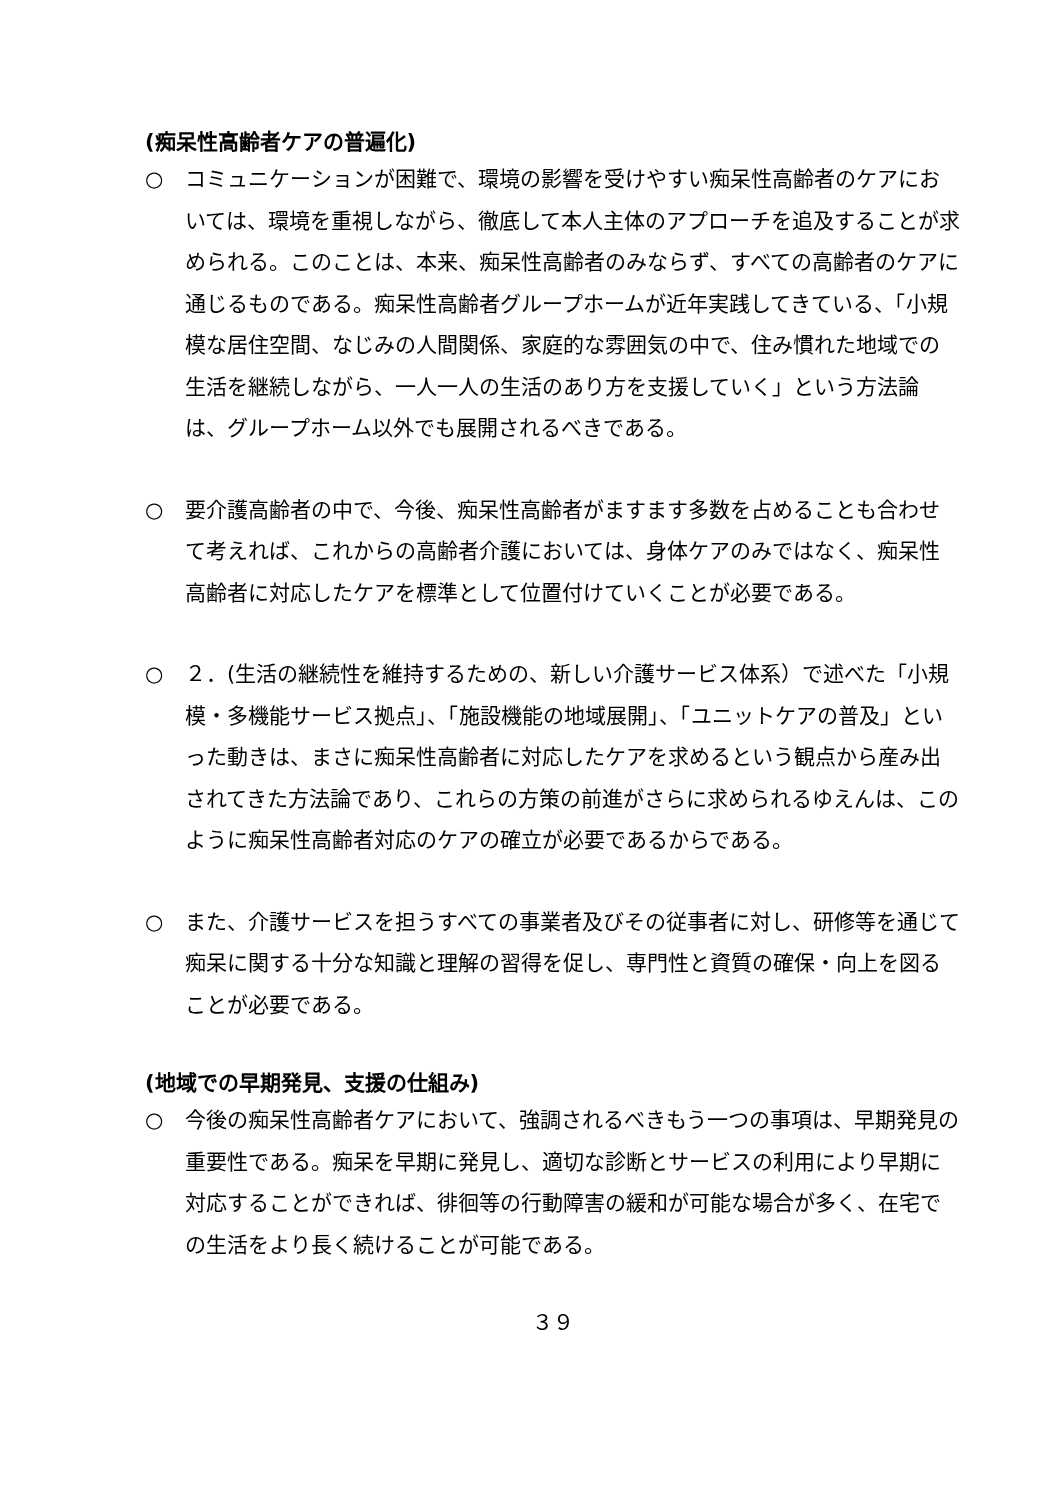(痴呆性高齢者ケアの普遍化)
○ コミュニケーションが困難で、環境の影響を受けやすい痴呆性高齢者のケアにおいては、環境を重視しながら、徹底して本人主体のアプローチを追及することが求められる。このことは、本来、痴呆性高齢者のみならず、すべての高齢者のケアに通じるものである。痴呆性高齢者グループホームが近年実践してきている、「小規模な居住空間、なじみの人間関係、家庭的な雰囲気の中で、住み慣れた地域での生活を継続しながら、一人一人の生活のあり方を支援していく」という方法論は、グループホーム以外でも展開されるべきである。
○ 要介護高齢者の中で、今後、痴呆性高齢者がますます多数を占めることも合わせて考えれば、これからの高齢者介護においては、身体ケアのみではなく、痴呆性高齢者に対応したケアを標準として位置付けていくことが必要である。
○ ２．(生活の継続性を維持するための、新しい介護サービス体系）で述べた「小規模・多機能サービス拠点」、「施設機能の地域展開」、「ユニットケアの普及」といった動きは、まさに痴呆性高齢者に対応したケアを求めるという観点から産み出されてきた方法論であり、これらの方策の前進がさらに求められるゆえんは、このように痴呆性高齢者対応のケアの確立が必要であるからである。
○ また、介護サービスを担うすべての事業者及びその従事者に対し、研修等を通じて痴呆に関する十分な知識と理解の習得を促し、専門性と資質の確保・向上を図ることが必要である。
(地域での早期発見、支援の仕組み)
○ 今後の痴呆性高齢者ケアにおいて、強調されるべきもう一つの事項は、早期発見の重要性である。痴呆を早期に発見し、適切な診断とサービスの利用により早期に対応することができれば、徘徊等の行動障害の緩和が可能な場合が多く、在宅での生活をより長く続けることが可能である。
３９